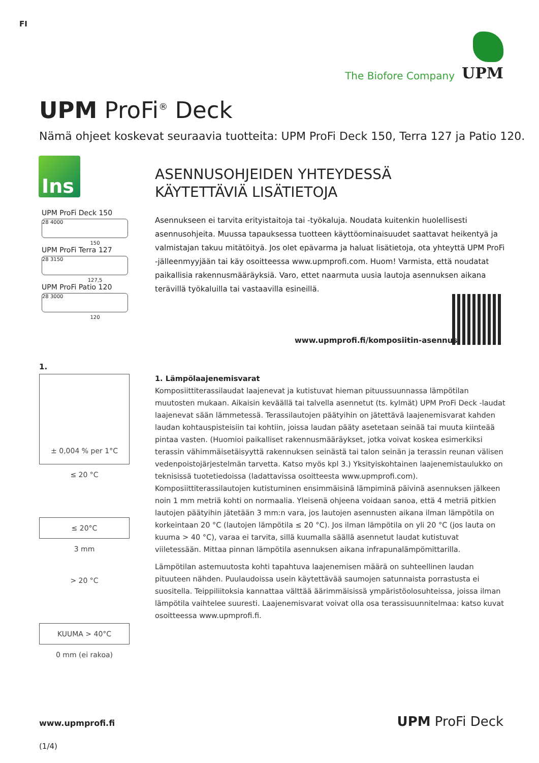FI
The Biofore Company UPM
UPM ProFi<sup>®</sup> Deck
Nämä ohjeet koskevat seuraavia tuotteita: UPM ProFi Deck 150, Terra 127 ja Patio 120.
Ins
UPM ProFi Deck 150
28 4000
150
UPM ProFi Terra 127
28 3150
127,5
UPM ProFi Patio 120
28 3000
120
ASENNUSOHJEIDEN YHTEYDESSÄ KÄYTETTÄVIÄ LISÄTIETOJA
Asennukseen ei tarvita erityistaitoja tai -työkaluja. Noudata kuitenkin huolellisesti asennusohjeita. Muussa tapauksessa tuotteen käyttöominaisuudet saattavat heikentyä ja valmistajan takuu mitätöityä. Jos olet epävarma ja haluat lisätietoja, ota yhteyttä UPM ProFi -jälleenmyyjään tai käy osoitteessa www.upmprofi.com. Huom! Varmista, että noudatat paikallisia rakennusmääräyksiä. Varo, ettet naarmuta uusia lautoja asennuksen aikana terävillä työkaluilla tai vastaavilla esineillä.
www.upmprofi.fi/komposiitin-asennus
1.
± 0,004 % per 1°C
≤ 20 °C
≤ 20°C
3 mm
> 20 °C
KUUMA > 40°C
0 mm (ei rakoa)
1. Lämpölaajenemisvarat
Komposiittiterassilaudat laajenevat ja kutistuvat hieman pituussuunnassa lämpötilan muutosten mukaan. Aikaisin keväällä tai talvella asennetut (ts. kylmät) UPM ProFi Deck -laudat laajenevat sään lämmetessä. Terassilautojen päätyihin on jätettävä laajenemisvarat kahden laudan kohtauspisteisiin tai kohtiin, joissa laudan pääty asetetaan seinää tai muuta kiinteää pintaa vasten. (Huomioi paikalliset rakennusmääräykset, jotka voivat koskea esimerkiksi terassin vähimmäisetäisyyttä rakennuksen seinästä tai talon seinän ja terassin reunan välisen vedenpoistojärjestelmän tarvetta. Katso myös kpl 3.) Yksityiskohtainen laajenemistaulukko on teknisissä tuotetiedoissa (ladattavissa osoitteesta www.upmprofi.com). Komposiittiterassilautojen kutistuminen ensimmäisinä lämpiminä päivinä asennuksen jälkeen noin 1 mm metriä kohti on normaalia. Yleisenä ohjeena voidaan sanoa, että 4 metriä pitkien lautojen päätyihin jätetään 3 mm:n vara, jos lautojen asennusten aikana ilman lämpötila on korkeintaan 20 °C (lautojen lämpötila ≤ 20 °C). Jos ilman lämpötila on yli 20 °C (jos lauta on kuuma > 40 °C), varaa ei tarvita, sillä kuumalla säällä asennetut laudat kutistuvat viiletessään. Mittaa pinnan lämpötila asennuksen aikana infrapunalämpömittarilla.
Lämpötilan astemuutosta kohti tapahtuva laajenemisen määrä on suhteellinen laudan pituuteen nähden. Puulaudoissa usein käytettävää saumojen satunnaista porrastusta ei suositella. Teippiliitoksia kannattaa välttää äärimmäisissä ympäristöolosuhteissa, joissa ilman lämpötila vaihtelee suuresti. Laajenemisvarat voivat olla osa terassisuunnitelmaa: katso kuvat osoitteessa www.upmprofi.fi.
www.upmprofi.fi UPM ProFi Deck
(1/4)